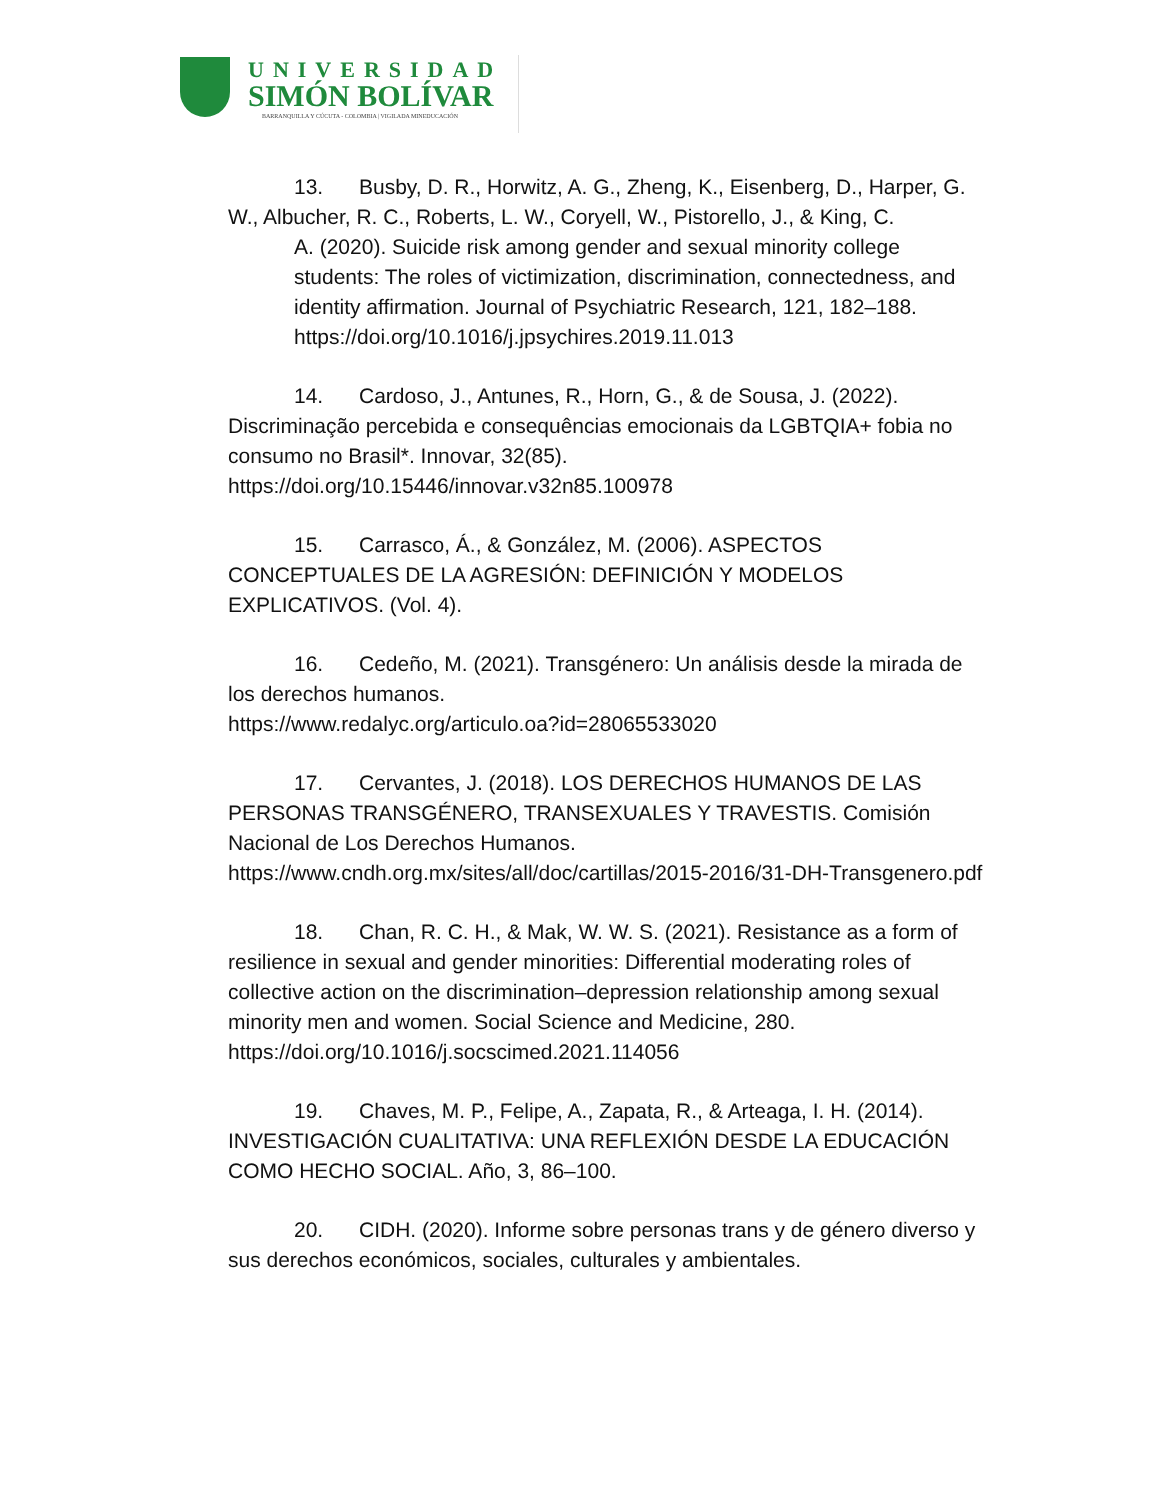UNIVERSIDAD
SIMÓN BOLÍVAR
BARRANQUILLA Y CÚCUTA - COLOMBIA | VIGILADA MINEDUCACIÓN
13. Busby, D. R., Horwitz, A. G., Zheng, K., Eisenberg, D., Harper, G. W., Albucher, R. C., Roberts, L. W., Coryell, W., Pistorello, J., & King, C.
A. (2020). Suicide risk among gender and sexual minority college students: The roles of victimization, discrimination, connectedness, and identity affirmation. Journal of Psychiatric Research, 121, 182–188. https://doi.org/10.1016/j.jpsychires.2019.11.013
14. Cardoso, J., Antunes, R., Horn, G., & de Sousa, J. (2022). Discriminação percebida e consequências emocionais da LGBTQIA+ fobia no consumo no Brasil*. Innovar, 32(85). https://doi.org/10.15446/innovar.v32n85.100978
15. Carrasco, Á., & González, M. (2006). ASPECTOS CONCEPTUALES DE LA AGRESIÓN: DEFINICIÓN Y MODELOS EXPLICATIVOS. (Vol. 4).
16. Cedeño, M. (2021). Transgénero: Un análisis desde la mirada de los derechos humanos.
https://www.redalyc.org/articulo.oa?id=28065533020
17. Cervantes, J. (2018). LOS DERECHOS HUMANOS DE LAS PERSONAS TRANSGÉNERO, TRANSEXUALES Y TRAVESTIS. Comisión Nacional de Los Derechos Humanos.
https://www.cndh.org.mx/sites/all/doc/cartillas/2015-2016/31-DH-Transgenero.pdf
18. Chan, R. C. H., & Mak, W. W. S. (2021). Resistance as a form of resilience in sexual and gender minorities: Differential moderating roles of collective action on the discrimination–depression relationship among sexual minority men and women. Social Science and Medicine, 280. https://doi.org/10.1016/j.socscimed.2021.114056
19. Chaves, M. P., Felipe, A., Zapata, R., & Arteaga, I. H. (2014). INVESTIGACIÓN CUALITATIVA: UNA REFLEXIÓN DESDE LA EDUCACIÓN COMO HECHO SOCIAL. Año, 3, 86–100.
20. CIDH. (2020). Informe sobre personas trans y de género diverso y sus derechos económicos, sociales, culturales y ambientales.